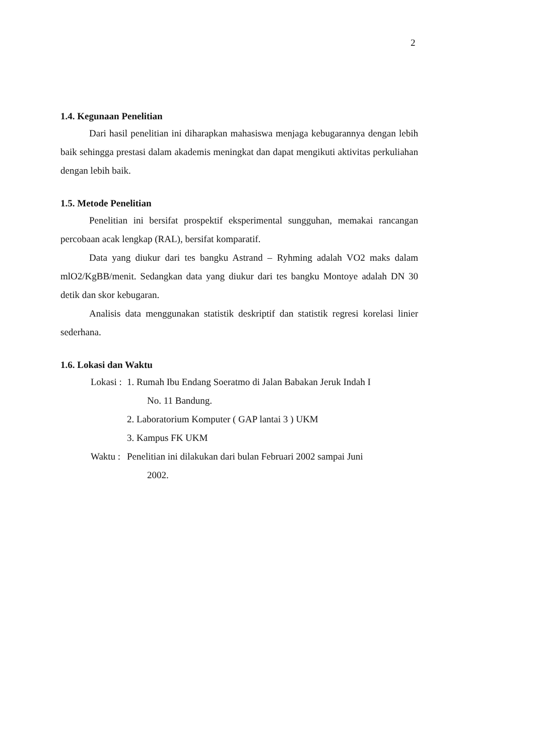2
1.4. Kegunaan Penelitian
Dari hasil penelitian ini diharapkan mahasiswa menjaga kebugarannya dengan lebih baik sehingga prestasi dalam akademis meningkat dan dapat mengikuti aktivitas perkuliahan dengan lebih baik.
1.5. Metode Penelitian
Penelitian ini bersifat prospektif eksperimental sungguhan, memakai rancangan percobaan acak lengkap (RAL), bersifat komparatif.
Data yang diukur dari tes bangku Astrand – Ryhming adalah VO2 maks dalam mlO2/KgBB/menit. Sedangkan data yang diukur dari tes bangku Montoye adalah DN 30 detik dan skor kebugaran.
Analisis data menggunakan statistik deskriptif dan statistik regresi korelasi linier sederhana.
1.6. Lokasi dan Waktu
Lokasi :
1. Rumah Ibu Endang Soeratmo di Jalan Babakan Jeruk Indah I
No. 11 Bandung.
2. Laboratorium Komputer ( GAP lantai 3 ) UKM
3. Kampus FK UKM
Waktu :
Penelitian ini dilakukan dari bulan Februari 2002 sampai Juni
2002.